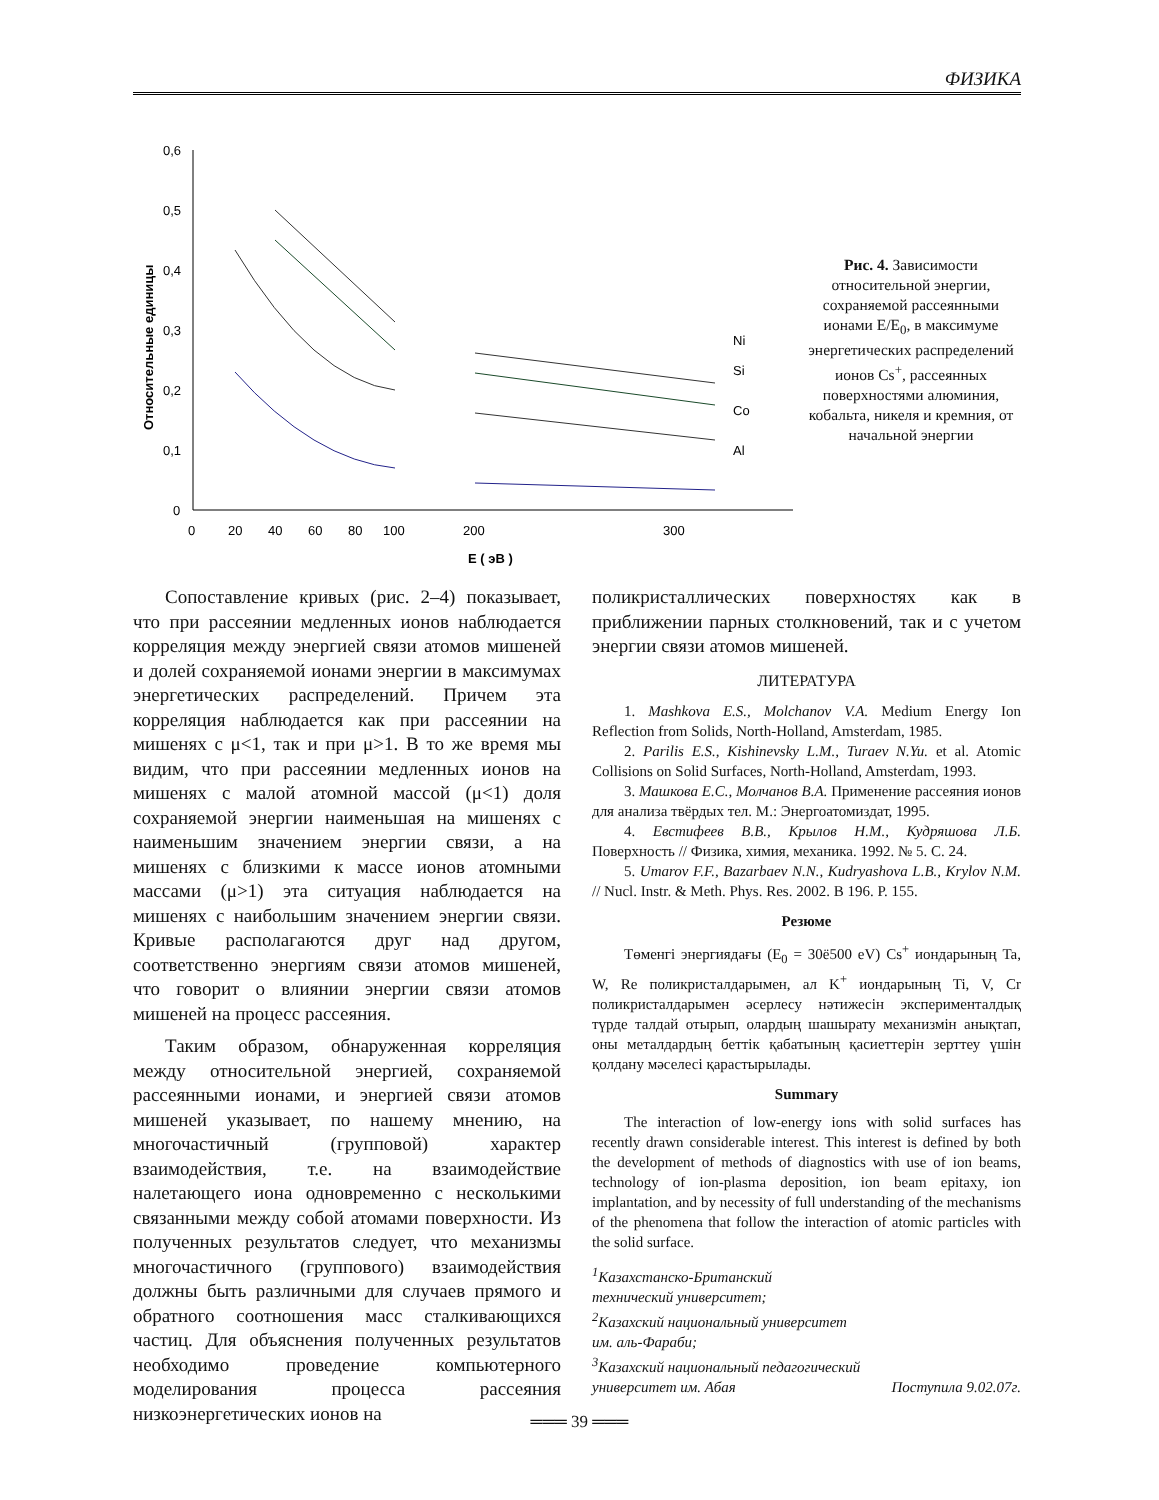ФИЗИКА
0,6
0,5
0,4
0,3
0,2
0,1
0
0
20
40
60
80
100
200
300
E ( эВ )
Относительные единицы
Ni
Si
Co
Al
Рис. 4. Зависимости относительной энергии, сохраняемой рассеянными ионами E/E<sub>0</sub>, в максимуме энергетических распределений ионов Cs<sup>+</sup>, рассеянных поверхностями алюминия, кобальта, никеля и кремния, от начальной энергии
Сопоставление кривых (рис. 2–4) показывает, что при рассеянии медленных ионов наблюдается корреляция между энергией связи атомов мишеней и долей сохраняемой ионами энергии в максимумах энергетических распределений. Причем эта корреляция наблюдается как при рассеянии на мишенях с μ<1, так и при μ>1. В то же время мы видим, что при рассеянии медленных ионов на мишенях с малой атомной массой (μ<1) доля сохраняемой энергии наименьшая на мишенях с наименьшим значением энергии связи, а на мишенях с близкими к массе ионов атомными массами (μ>1) эта ситуация наблюдается на мишенях с наибольшим значением энергии связи. Кривые располагаются друг над другом, соответственно энергиям связи атомов мишеней, что говорит о влиянии энергии связи атомов мишеней на процесс рассеяния.
Таким образом, обнаруженная корреляция между относительной энергией, сохраняемой рассеянными ионами, и энергией связи атомов мишеней указывает, по нашему мнению, на многочастичный (групповой) характер взаимодействия, т.е. на взаимодействие налетающего иона одновременно с несколькими связанными между собой атомами поверхности. Из полученных результатов следует, что механизмы многочастичного (группового) взаимодействия должны быть различными для случаев прямого и обратного соотношения масс сталкивающихся частиц. Для объяснения полученных результатов необходимо проведение компьютерного моделирования процесса рассеяния низкоэнергетических ионов на
поликристаллических поверхностях как в приближении парных столкновений, так и с учетом энергии связи атомов мишеней.
ЛИТЕРАТУРА
1. Mashkova E.S., Molchanov V.A. Medium Energy Ion Reflection from Solids, North-Holland, Amsterdam, 1985.
2. Parilis E.S., Kishinevsky L.M., Turaev N.Yu. et al. Atomic Collisions on Solid Surfaces, North-Holland, Amsterdam, 1993.
3. Машкова Е.С., Молчанов В.А. Применение рассеяния ионов для анализа твёрдых тел. М.: Энергоатомиздат, 1995.
4. Евстифеев В.В., Крылов Н.М., Кудряшова Л.Б. Поверхность // Физика, химия, механика. 1992. № 5. С. 24.
5. Umarov F.F., Bazarbaev N.N., Kudryashova L.B., Krylov N.M. // Nucl. Instr. & Meth. Phys. Res. 2002. B 196. P. 155.
Резюме
Төменгі энергиядағы (E<sub>0</sub> = 30ё500 eV) Cs<sup>+</sup> иондарының Ta, W, Re поликристалдарымен, ал K<sup>+</sup> иондарының Ti, V, Cr поликристалдарымен әсерлесу нәтижесін эксперименталдық түрде талдай отырып, олардың шашырату механизмін анықтап, оны металдардың беттік қабатының қасиеттерін зерттеу үшін қолдану мәселесі қарастырылады.
Summary
The interaction of low-energy ions with solid surfaces has recently drawn considerable interest. This interest is defined by both the development of methods of diagnostics with use of ion beams, technology of ion-plasma deposition, ion beam epitaxy, ion implantation, and by necessity of full understanding of the mechanisms of the phenomena that follow the interaction of atomic particles with the solid surface.
<sup>1</sup> Казахстанско-Британский
технический университет;
<sup>2</sup> Казахский национальный университет
им. аль-Фараби;
<sup>3</sup> Казахский национальный педагогический
университет им. Абая Поступила 9.02.07г.
═══ 39 ═══